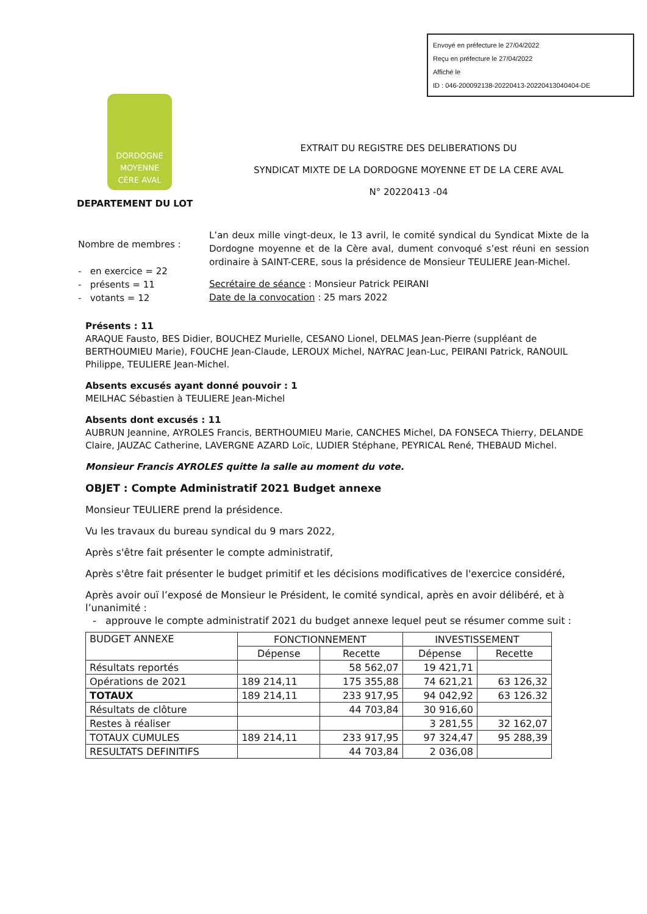Envoyé en préfecture le 27/04/2022
Reçu en préfecture le 27/04/2022
Affiché le
ID : 046-200092138-20220413-20220413040404-DE
DORDOGNE
MOYENNE
CÈRE AVAL
EXTRAIT DU REGISTRE DES DELIBERATIONS DU
SYNDICAT MIXTE DE LA DORDOGNE MOYENNE ET DE LA CERE AVAL
N° 20220413 -04
DEPARTEMENT DU LOT
Nombre de membres :
- en exercice = 22
- présents = 11
- votants = 12
L’an deux mille vingt-deux, le 13 avril, le comité syndical du Syndicat Mixte de la Dordogne moyenne et de la Cère aval, dument convoqué s’est réuni en session ordinaire à SAINT-CERE, sous la présidence de Monsieur TEULIERE Jean-Michel.
Secrétaire de séance : Monsieur Patrick PEIRANI
Date de la convocation : 25 mars 2022
Présents : 11
ARAQUE Fausto, BES Didier, BOUCHEZ Murielle, CESANO Lionel, DELMAS Jean-Pierre (suppléant de BERTHOUMIEU Marie), FOUCHE Jean-Claude, LEROUX Michel, NAYRAC Jean-Luc, PEIRANI Patrick, RANOUIL Philippe, TEULIERE Jean-Michel.
Absents excusés ayant donné pouvoir : 1
MEILHAC Sébastien à TEULIERE Jean-Michel
Absents dont excusés : 11
AUBRUN Jeannine, AYROLES Francis, BERTHOUMIEU Marie, CANCHES Michel, DA FONSECA Thierry, DELANDE Claire, JAUZAC Catherine, LAVERGNE AZARD Loïc, LUDIER Stéphane, PEYRICAL René, THEBAUD Michel.
Monsieur Francis AYROLES quitte la salle au moment du vote.
OBJET : Compte Administratif 2021 Budget annexe
Monsieur TEULIERE prend la présidence.
Vu les travaux du bureau syndical du 9 mars 2022,
Après s'être fait présenter le compte administratif,
Après s'être fait présenter le budget primitif et les décisions modificatives de l'exercice considéré,
Après avoir ouï l’exposé de Monsieur le Président, le comité syndical, après en avoir délibéré, et à l’unanimité :
- approuve le compte administratif 2021 du budget annexe lequel peut se résumer comme suit :
| BUDGET ANNEXE | FONCTIONNEMENT | | INVESTISSEMENT | |
| --- | --- | --- | --- | --- |
| | Dépense | Recette | Dépense | Recette |
| Résultats reportés | | 58 562,07 | 19 421,71 | |
| Opérations de 2021 | 189 214,11 | 175 355,88 | 74 621,21 | 63 126,32 |
| TOTAUX | 189 214,11 | 233 917,95 | 94 042,92 | 63 126.32 |
| Résultats de clôture | | 44 703,84 | 30 916,60 | |
| Restes à réaliser | | | 3 281,55 | 32 162,07 |
| TOTAUX CUMULES | 189 214,11 | 233 917,95 | 97 324,47 | 95 288,39 |
| RESULTATS DEFINITIFS | | 44 703,84 | 2 036,08 | |